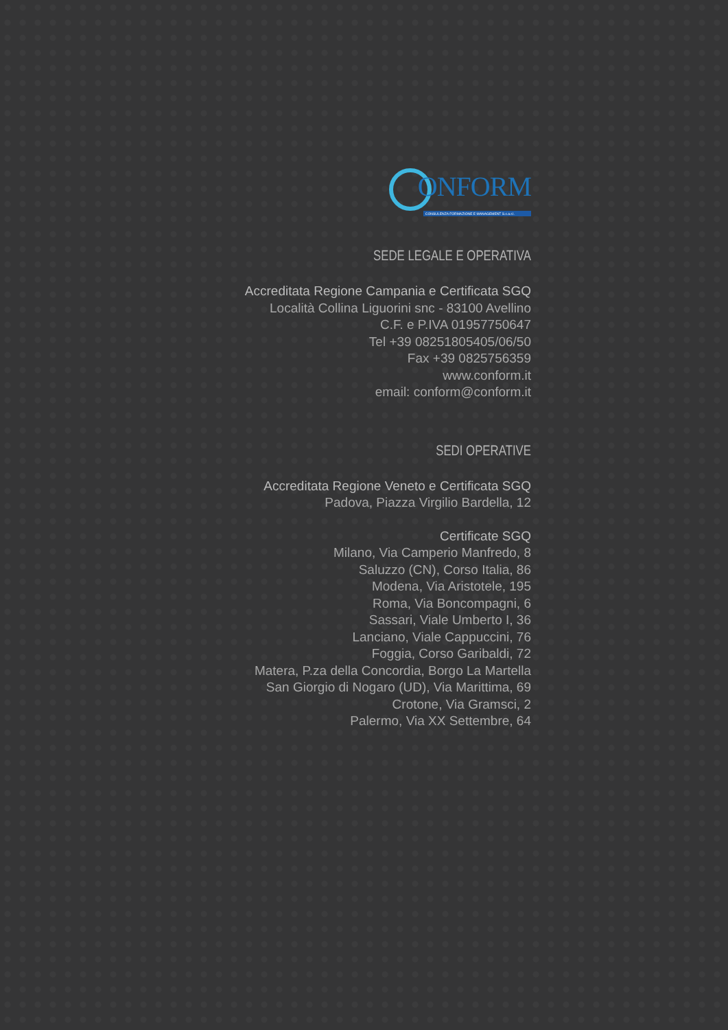ONFORM
CONSULENZA FORMAZIONE E MANAGEMENT S.c.a.r.l.
SEDE LEGALE E OPERATIVA
Accreditata Regione Campania e Certificata SGQ
Località Collina Liguorini snc - 83100 Avellino
C.F. e P.IVA 01957750647
Tel +39 08251805405/06/50
Fax +39 0825756359
www.conform.it
email: conform@conform.it
SEDI OPERATIVE
Accreditata Regione Veneto e Certificata SGQ
Padova, Piazza Virgilio Bardella, 12
Certificate SGQ
Milano, Via Camperio Manfredo, 8
Saluzzo (CN), Corso Italia, 86
Modena, Via Aristotele, 195
Roma, Via Boncompagni, 6
Sassari, Viale Umberto I, 36
Lanciano, Viale Cappuccini, 76
Foggia, Corso Garibaldi, 72
Matera, P.za della Concordia, Borgo La Martella
San Giorgio di Nogaro (UD), Via Marittima, 69
Crotone, Via Gramsci, 2
Palermo, Via XX Settembre, 64